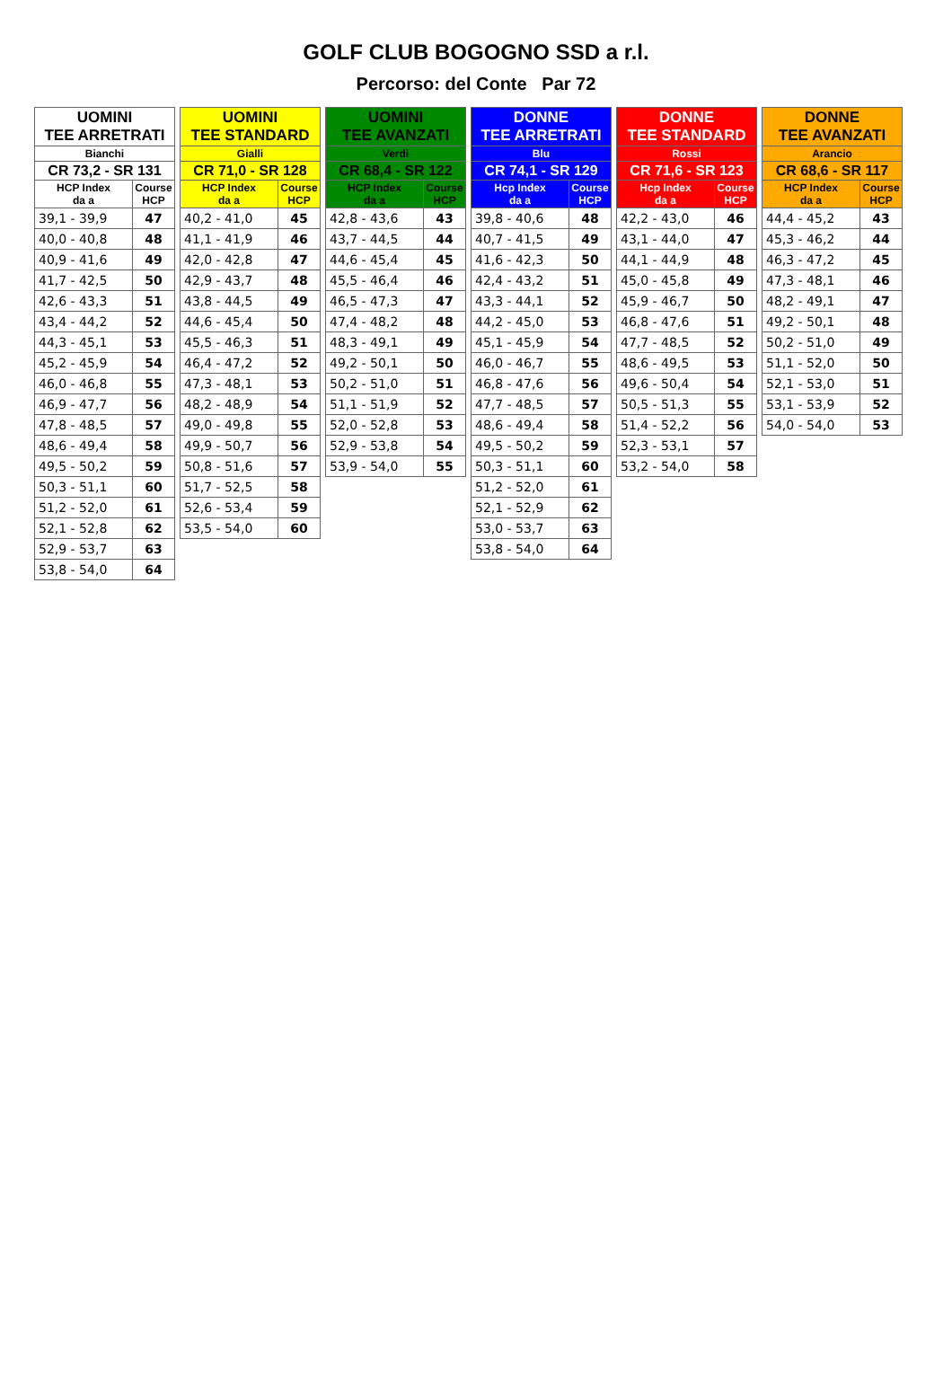GOLF CLUB BOGOGNO SSD a r.l.
Percorso: del Conte Par 72
| UOMINI TEE ARRETRATI | |
| --- | --- |
| Bianchi | |
| CR 73,2 - SR 131 | |
| HCP Index da a | Course HCP |
| 39,1 - 39,9 | 47 |
| 40,0 - 40,8 | 48 |
| 40,9 - 41,6 | 49 |
| 41,7 - 42,5 | 50 |
| 42,6 - 43,3 | 51 |
| 43,4 - 44,2 | 52 |
| 44,3 - 45,1 | 53 |
| 45,2 - 45,9 | 54 |
| 46,0 - 46,8 | 55 |
| 46,9 - 47,7 | 56 |
| 47,8 - 48,5 | 57 |
| 48,6 - 49,4 | 58 |
| 49,5 - 50,2 | 59 |
| 50,3 - 51,1 | 60 |
| 51,2 - 52,0 | 61 |
| 52,1 - 52,8 | 62 |
| 52,9 - 53,7 | 63 |
| 53,8 - 54,0 | 64 |
| UOMINI TEE STANDARD | |
| --- | --- |
| Gialli | |
| CR 71,0 - SR 128 | |
| HCP Index da a | Course HCP |
| 40,2 - 41,0 | 45 |
| 41,1 - 41,9 | 46 |
| 42,0 - 42,8 | 47 |
| 42,9 - 43,7 | 48 |
| 43,8 - 44,5 | 49 |
| 44,6 - 45,4 | 50 |
| 45,5 - 46,3 | 51 |
| 46,4 - 47,2 | 52 |
| 47,3 - 48,1 | 53 |
| 48,2 - 48,9 | 54 |
| 49,0 - 49,8 | 55 |
| 49,9 - 50,7 | 56 |
| 50,8 - 51,6 | 57 |
| 51,7 - 52,5 | 58 |
| 52,6 - 53,4 | 59 |
| 53,5 - 54,0 | 60 |
| UOMINI TEE AVANZATI | |
| --- | --- |
| Verdi | |
| CR 68,4 - SR 122 | |
| HCP Index da a | Course HCP |
| 42,8 - 43,6 | 43 |
| 43,7 - 44,5 | 44 |
| 44,6 - 45,4 | 45 |
| 45,5 - 46,4 | 46 |
| 46,5 - 47,3 | 47 |
| 47,4 - 48,2 | 48 |
| 48,3 - 49,1 | 49 |
| 49,2 - 50,1 | 50 |
| 50,2 - 51,0 | 51 |
| 51,1 - 51,9 | 52 |
| 52,0 - 52,8 | 53 |
| 52,9 - 53,8 | 54 |
| 53,9 - 54,0 | 55 |
| DONNE TEE ARRETRATI | |
| --- | --- |
| Blu | |
| CR 74,1 - SR 129 | |
| Hcp Index da a | Course HCP |
| 39,8 - 40,6 | 48 |
| 40,7 - 41,5 | 49 |
| 41,6 - 42,3 | 50 |
| 42,4 - 43,2 | 51 |
| 43,3 - 44,1 | 52 |
| 44,2 - 45,0 | 53 |
| 45,1 - 45,9 | 54 |
| 46,0 - 46,7 | 55 |
| 46,8 - 47,6 | 56 |
| 47,7 - 48,5 | 57 |
| 48,6 - 49,4 | 58 |
| 49,5 - 50,2 | 59 |
| 50,3 - 51,1 | 60 |
| 51,2 - 52,0 | 61 |
| 52,1 - 52,9 | 62 |
| 53,0 - 53,7 | 63 |
| 53,8 - 54,0 | 64 |
| DONNE TEE STANDARD | |
| --- | --- |
| Rossi | |
| CR 71,6 - SR 123 | |
| Hcp Index da a | Course HCP |
| 42,2 - 43,0 | 46 |
| 43,1 - 44,0 | 47 |
| 44,1 - 44,9 | 48 |
| 45,0 - 45,8 | 49 |
| 45,9 - 46,7 | 50 |
| 46,8 - 47,6 | 51 |
| 47,7 - 48,5 | 52 |
| 48,6 - 49,5 | 53 |
| 49,6 - 50,4 | 54 |
| 50,5 - 51,3 | 55 |
| 51,4 - 52,2 | 56 |
| 52,3 - 53,1 | 57 |
| 53,2 - 54,0 | 58 |
| DONNE TEE AVANZATI | |
| --- | --- |
| Arancio | |
| CR 68,6 - SR 117 | |
| HCP Index da a | Course HCP |
| 44,4 - 45,2 | 43 |
| 45,3 - 46,2 | 44 |
| 46,3 - 47,2 | 45 |
| 47,3 - 48,1 | 46 |
| 48,2 - 49,1 | 47 |
| 49,2 - 50,1 | 48 |
| 50,2 - 51,0 | 49 |
| 51,1 - 52,0 | 50 |
| 52,1 - 53,0 | 51 |
| 53,1 - 53,9 | 52 |
| 54,0 - 54,0 | 53 |